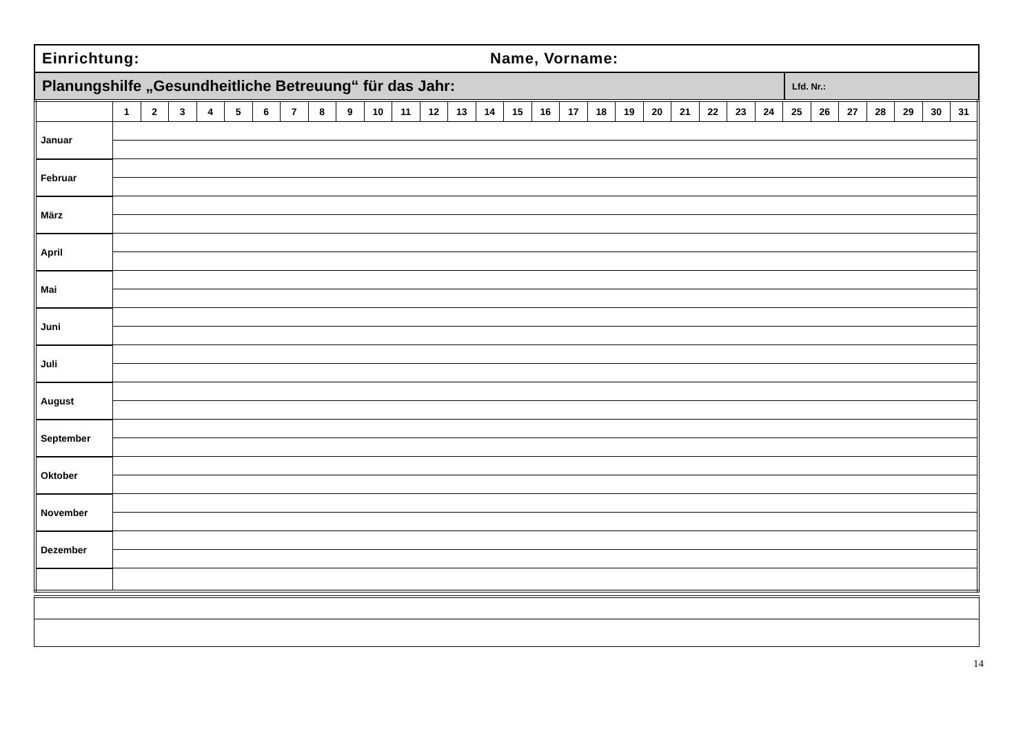Einrichtung: Name, Vorname:
Planungshilfe „Gesundheitliche Betreuung“ für das Jahr:
Lfd. Nr.:
| | 1 | 2 | 3 | 4 | 5 | 6 | 7 | 8 | 9 | 10 | 11 | 12 | 13 | 14 | 15 | 16 | 17 | 18 | 19 | 20 | 21 | 22 | 23 | 24 | 25 | 26 | 27 | 28 | 29 | 30 | 31 |
| --- | --- | --- | --- | --- | --- | --- | --- | --- | --- | --- | --- | --- | --- | --- | --- | --- | --- | --- | --- | --- | --- | --- | --- | --- | --- | --- | --- | --- | --- | --- | --- |
| Januar | | | | | | | | | | | | | | | | | | | | | | | | | | | | | | | |
| Februar | | | | | | | | | | | | | | | | | | | | | | | | | | | | | | | |
| März | | | | | | | | | | | | | | | | | | | | | | | | | | | | | | | |
| April | | | | | | | | | | | | | | | | | | | | | | | | | | | | | | | |
| Mai | | | | | | | | | | | | | | | | | | | | | | | | | | | | | | | |
| Juni | | | | | | | | | | | | | | | | | | | | | | | | | | | | | | | |
| Juli | | | | | | | | | | | | | | | | | | | | | | | | | | | | | | | |
| August | | | | | | | | | | | | | | | | | | | | | | | | | | | | | | | |
| September | | | | | | | | | | | | | | | | | | | | | | | | | | | | | | | |
| Oktober | | | | | | | | | | | | | | | | | | | | | | | | | | | | | | | |
| November | | | | | | | | | | | | | | | | | | | | | | | | | | | | | | | |
| Dezember | | | | | | | | | | | | | | | | | | | | | | | | | | | | | | | |
14